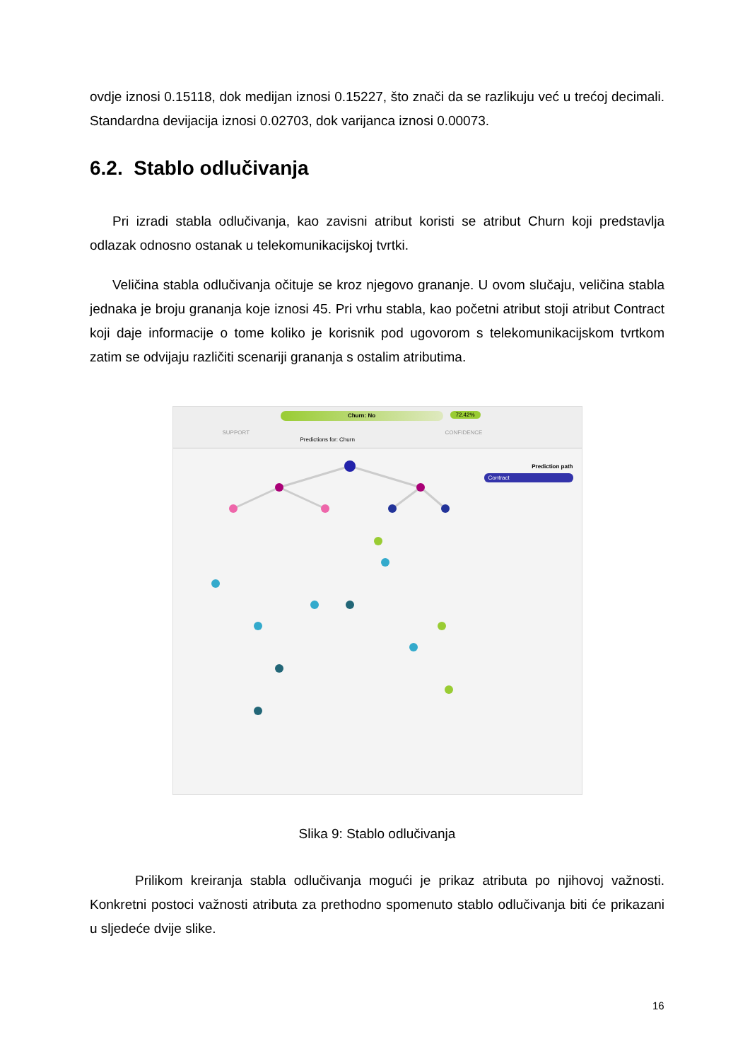ovdje iznosi 0.15118, dok medijan iznosi 0.15227, što znači da se razlikuju već u trećoj decimali. Standardna devijacija iznosi 0.02703, dok varijanca iznosi 0.00073.
6.2. Stablo odlučivanja
Pri izradi stabla odlučivanja, kao zavisni atribut koristi se atribut Churn koji predstavlja odlazak odnosno ostanak u telekomunikacijskoj tvrtki.
Veličina stabla odlučivanja očituje se kroz njegovo grananje. U ovom slučaju, veličina stabla jednaka je broju grananja koje iznosi 45. Pri vrhu stabla, kao početni atribut stoji atribut Contract koji daje informacije o tome koliko je korisnik pod ugovorom s telekomunikacijskom tvrtkom zatim se odvijaju različiti scenariji grananja s ostalim atributima.
Churn: No 72.42%
SUPPORT
Predictions for: Churn
CONFIDENCE
Prediction path
Contract
Slika 9: Stablo odlučivanja
Prilikom kreiranja stabla odlučivanja mogući je prikaz atributa po njihovoj važnosti. Konkretni postoci važnosti atributa za prethodno spomenuto stablo odlučivanja biti će prikazani u sljedeće dvije slike.
16